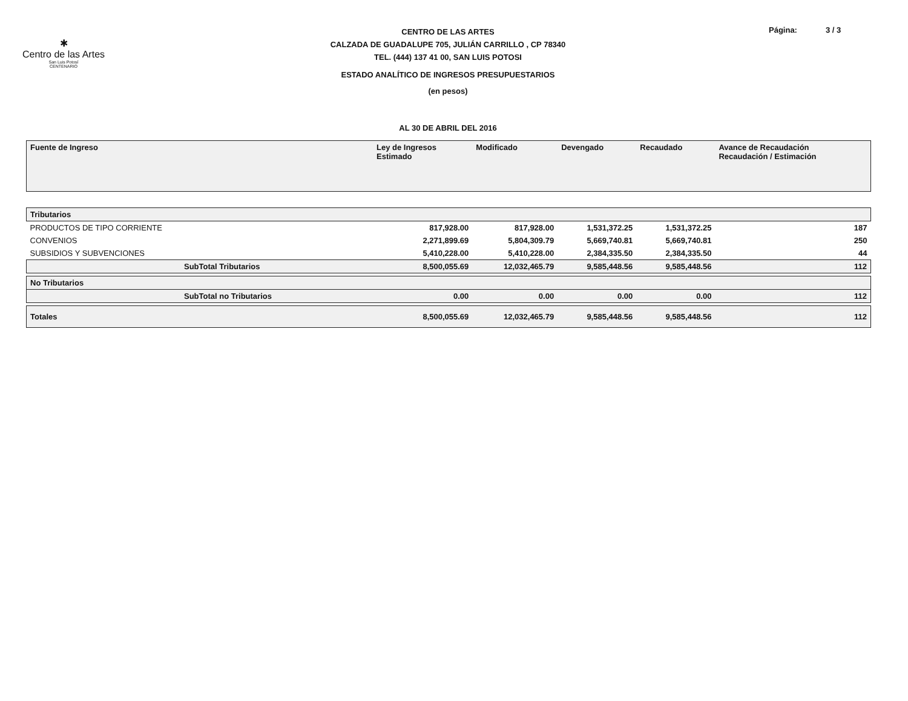✱
Centro de las Artes
San Luis Potosí
CENTENARIO
CENTRO DE LAS ARTES
CALZADA DE GUADALUPE 705, JULIÁN CARRILLO , CP 78340
TEL. (444) 137 41 00, SAN LUIS POTOSI
ESTADO ANALÍTICO DE INGRESOS PRESUPUESTARIOS
(en pesos)
AL 30 DE ABRIL DEL 2016
Página: 3 / 3
| Fuente de Ingreso | Ley de Ingresos Estimado | Modificado | Devengado | Recaudado | Avance de Recaudación Recaudación / Estimación |
| --- | --- | --- | --- | --- | --- |
| Tributarios | | | | | |
| PRODUCTOS DE TIPO CORRIENTE | 817,928.00 | 817,928.00 | 1,531,372.25 | 1,531,372.25 | 187 |
| CONVENIOS | 2,271,899.69 | 5,804,309.79 | 5,669,740.81 | 5,669,740.81 | 250 |
| SUBSIDIOS Y SUBVENCIONES | 5,410,228.00 | 5,410,228.00 | 2,384,335.50 | 2,384,335.50 | 44 |
| SubTotal Tributarios | 8,500,055.69 | 12,032,465.79 | 9,585,448.56 | 9,585,448.56 | 112 |
| No Tributarios | | | | | |
| SubTotal no Tributarios | 0.00 | 0.00 | 0.00 | 0.00 | 112 |
| Totales | 8,500,055.69 | 12,032,465.79 | 9,585,448.56 | 9,585,448.56 | 112 |